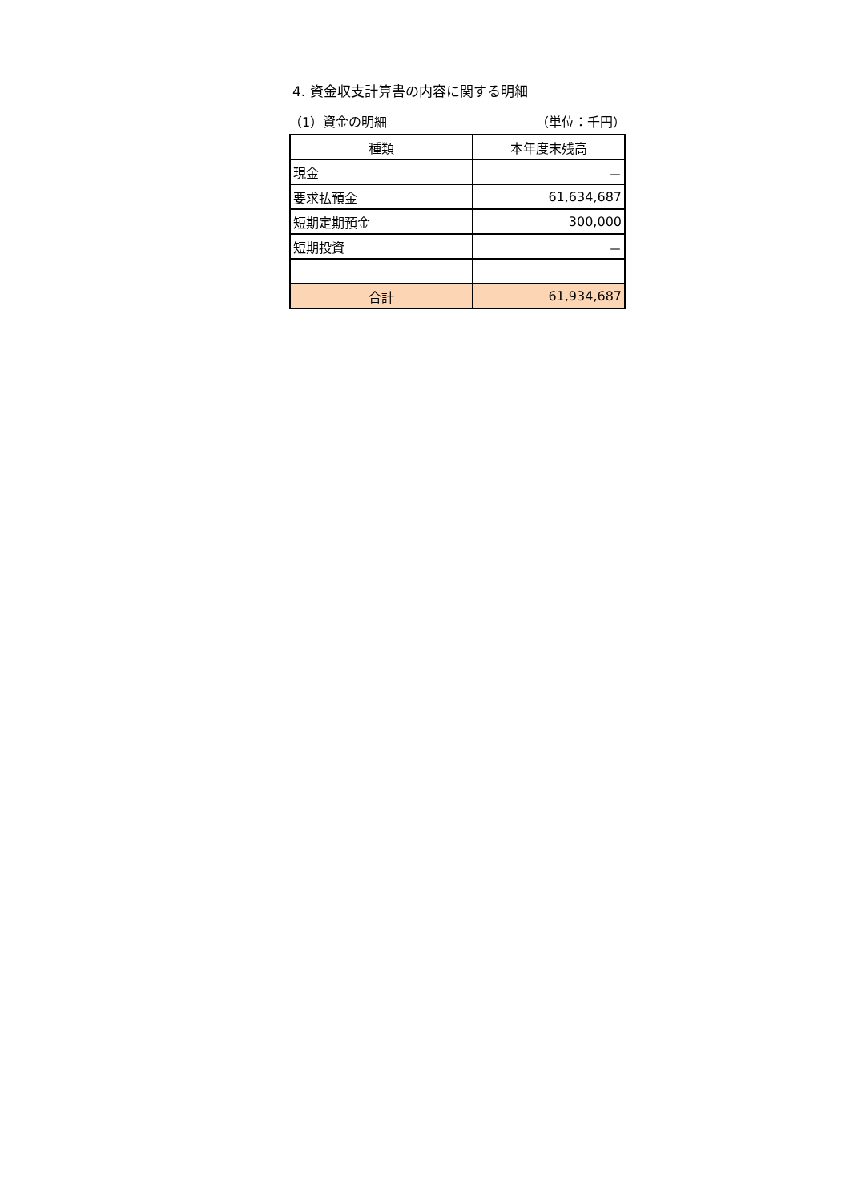4. 資金収支計算書の内容に関する明細
（1）資金の明細 （単位：千円）
| 種類 | 本年度末残高 |
| --- | --- |
| 現金 | － |
| 要求払預金 | 61,634,687 |
| 短期定期預金 | 300,000 |
| 短期投資 | － |
| 合計 | 61,934,687 |